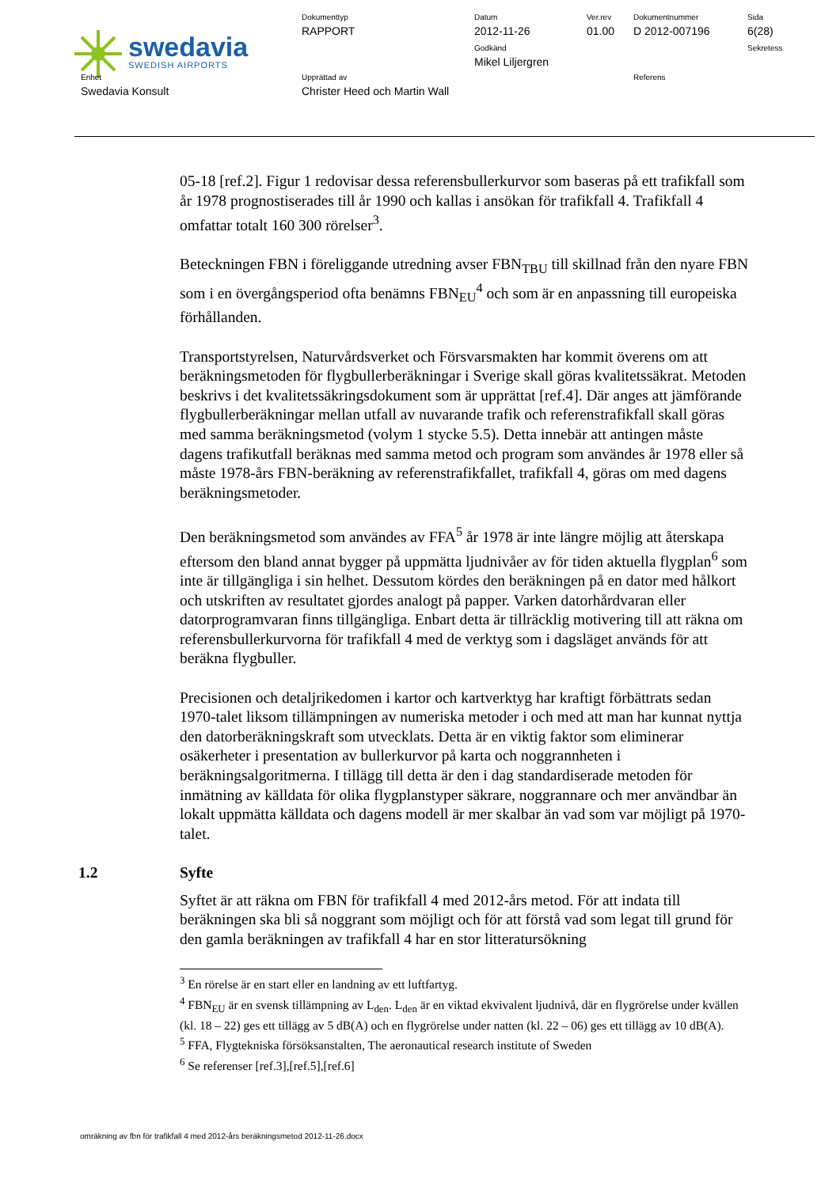swedavia
SWEDISH AIRPORTS
Dokumenttyp
RAPPORT
Datum
2012-11-26
Godkänd
Mikel Liljergren
Ver.rev
01.00
Dokumentnummer
D 2012-007196
Sida
6(28)
Sekretess
Enhet
Swedavia Konsult
Upprättad av
Christer Heed och Martin Wall
Referens
05-18 [ref.2]. Figur 1 redovisar dessa referensbullerkurvor som baseras på ett trafikfall som år 1978 prognostiserades till år 1990 och kallas i ansökan för trafikfall 4. Trafikfall 4 omfattar totalt 160 300 rörelser<sup>3</sup>.
Beteckningen FBN i föreliggande utredning avser FBN<sub>TBU</sub> till skillnad från den nyare FBN som i en övergångsperiod ofta benämns FBN<sub>EU</sub><sup>4</sup> och som är en anpassning till europeiska förhållanden.
Transportstyrelsen, Naturvårdsverket och Försvarsmakten har kommit överens om att beräkningsmetoden för flygbullerberäkningar i Sverige skall göras kvalitetssäkrat. Metoden beskrivs i det kvalitetssäkringsdokument som är upprättat [ref.4]. Där anges att jämförande flygbullerberäkningar mellan utfall av nuvarande trafik och referenstrafikfall skall göras med samma beräkningsmetod (volym 1 stycke 5.5). Detta innebär att antingen måste dagens trafikutfall beräknas med samma metod och program som användes år 1978 eller så måste 1978-års FBN-beräkning av referenstrafikfallet, trafikfall 4, göras om med dagens beräkningsmetoder.
Den beräkningsmetod som användes av FFA<sup>5</sup> år 1978 är inte längre möjlig att återskapa eftersom den bland annat bygger på uppmätta ljudnivåer av för tiden aktuella flygplan<sup>6</sup> som inte är tillgängliga i sin helhet. Dessutom kördes den beräkningen på en dator med hålkort och utskriften av resultatet gjordes analogt på papper. Varken datorhårdvaran eller datorprogramvaran finns tillgängliga. Enbart detta är tillräcklig motivering till att räkna om referensbullerkurvorna för trafikfall 4 med de verktyg som i dagsläget används för att beräkna flygbuller.
Precisionen och detaljrikedomen i kartor och kartverktyg har kraftigt förbättrats sedan 1970-talet liksom tillämpningen av numeriska metoder i och med att man har kunnat nyttja den datorberäkningskraft som utvecklats. Detta är en viktig faktor som eliminerar osäkerheter i presentation av bullerkurvor på karta och noggrannheten i beräkningsalgoritmerna. I tillägg till detta är den i dag standardiserade metoden för inmätning av källdata för olika flygplanstyper säkrare, noggrannare och mer användbar än lokalt uppmätta källdata och dagens modell är mer skalbar än vad som var möjligt på 1970-talet.
1.2 Syfte
Syftet är att räkna om FBN för trafikfall 4 med 2012-års metod. För att indata till beräkningen ska bli så noggrant som möjligt och för att förstå vad som legat till grund för den gamla beräkningen av trafikfall 4 har en stor litteratursökning
<sup>3</sup> En rörelse är en start eller en landning av ett luftfartyg.
<sup>4</sup> FBN<sub>EU</sub> är en svensk tillämpning av L<sub>den</sub>. L<sub>den</sub> är en viktad ekvivalent ljudnivå, där en flygrörelse under kvällen (kl. 18 – 22) ges ett tillägg av 5 dB(A) och en flygrörelse under natten (kl. 22 – 06) ges ett tillägg av 10 dB(A).
<sup>5</sup> FFA, Flygtekniska försöksanstalten, The aeronautical research institute of Sweden
<sup>6</sup> Se referenser [ref.3],[ref.5],[ref.6]
omräkning av fbn för trafikfall 4 med 2012-års beräkningsmetod 2012-11-26.docx